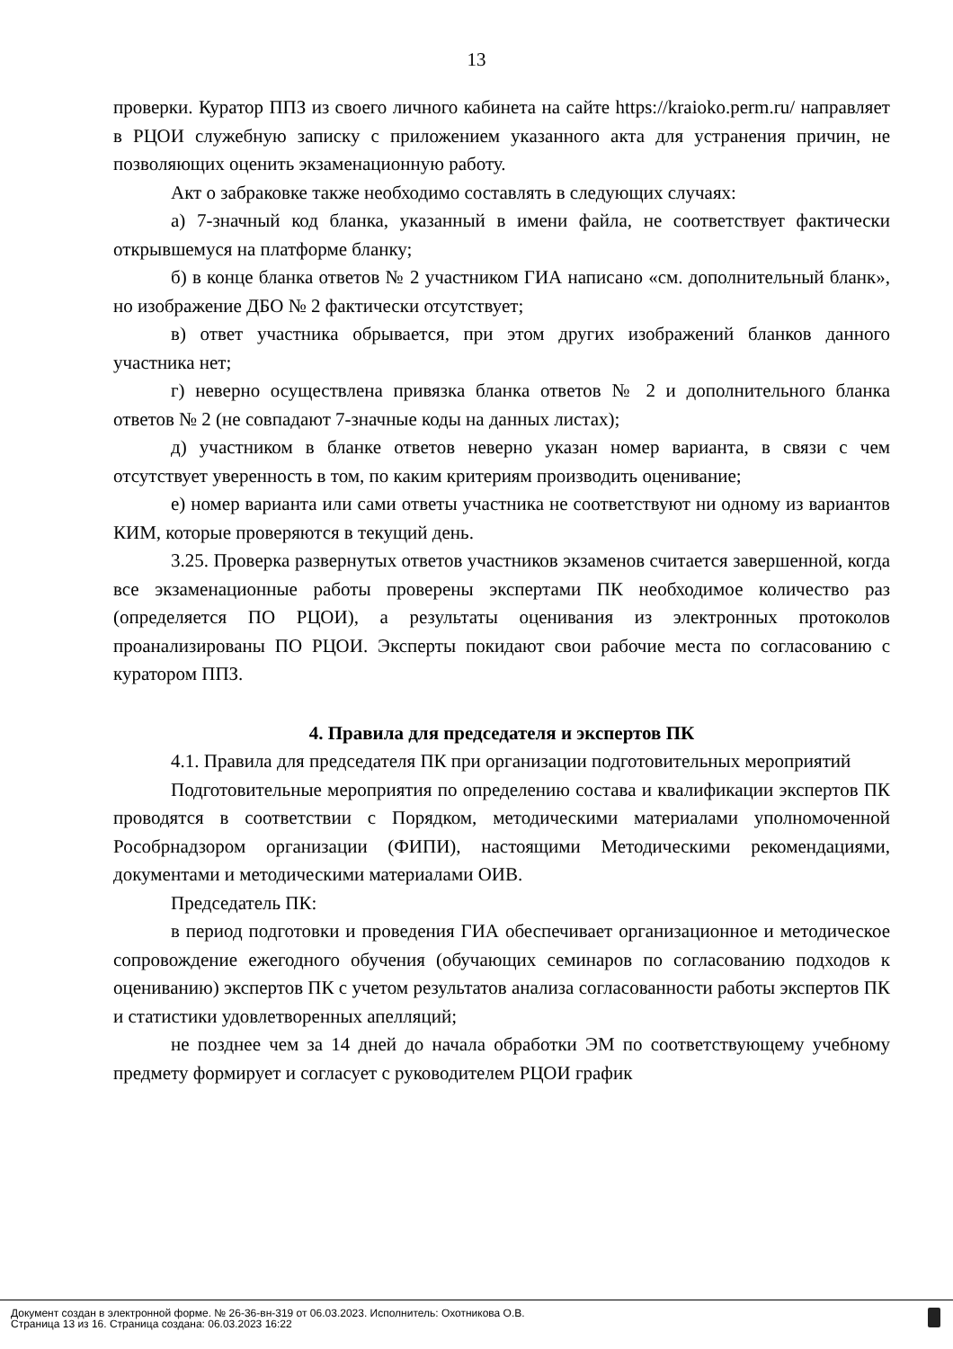13
проверки. Куратор ППЗ из своего личного кабинета на сайте https://kraioko.perm.ru/ направляет в РЦОИ служебную записку с приложением указанного акта для устранения причин, не позволяющих оценить экзаменационную работу.
Акт о забраковке также необходимо составлять в следующих случаях:
а) 7-значный код бланка, указанный в имени файла, не соответствует фактически открывшемуся на платформе бланку;
б) в конце бланка ответов № 2 участником ГИА написано «см. дополнительный бланк», но изображение ДБО № 2 фактически отсутствует;
в) ответ участника обрывается, при этом других изображений бланков данного участника нет;
г) неверно осуществлена привязка бланка ответов № 2 и дополнительного бланка ответов № 2 (не совпадают 7-значные коды на данных листах);
д) участником в бланке ответов неверно указан номер варианта, в связи с чем отсутствует уверенность в том, по каким критериям производить оценивание;
е) номер варианта или сами ответы участника не соответствуют ни одному из вариантов КИМ, которые проверяются в текущий день.
3.25. Проверка развернутых ответов участников экзаменов считается завершенной, когда все экзаменационные работы проверены экспертами ПК необходимое количество раз (определяется ПО РЦОИ), а результаты оценивания из электронных протоколов проанализированы ПО РЦОИ. Эксперты покидают свои рабочие места по согласованию с куратором ППЗ.
4. Правила для председателя и экспертов ПК
4.1. Правила для председателя ПК при организации подготовительных мероприятий
Подготовительные мероприятия по определению состава и квалификации экспертов ПК проводятся в соответствии с Порядком, методическими материалами уполномоченной Рособрнадзором организации (ФИПИ), настоящими Методическими рекомендациями, документами и методическими материалами ОИВ.
Председатель ПК:
в период подготовки и проведения ГИА обеспечивает организационное и методическое сопровождение ежегодного обучения (обучающих семинаров по согласованию подходов к оцениванию) экспертов ПК с учетом результатов анализа согласованности работы экспертов ПК и статистики удовлетворенных апелляций;
не позднее чем за 14 дней до начала обработки ЭМ по соответствующему учебному предмету формирует и согласует с руководителем РЦОИ график
Документ создан в электронной форме. № 26-36-вн-319 от 06.03.2023. Исполнитель: Охотникова О.В.
Страница 13 из 16. Страница создана: 06.03.2023 16:22